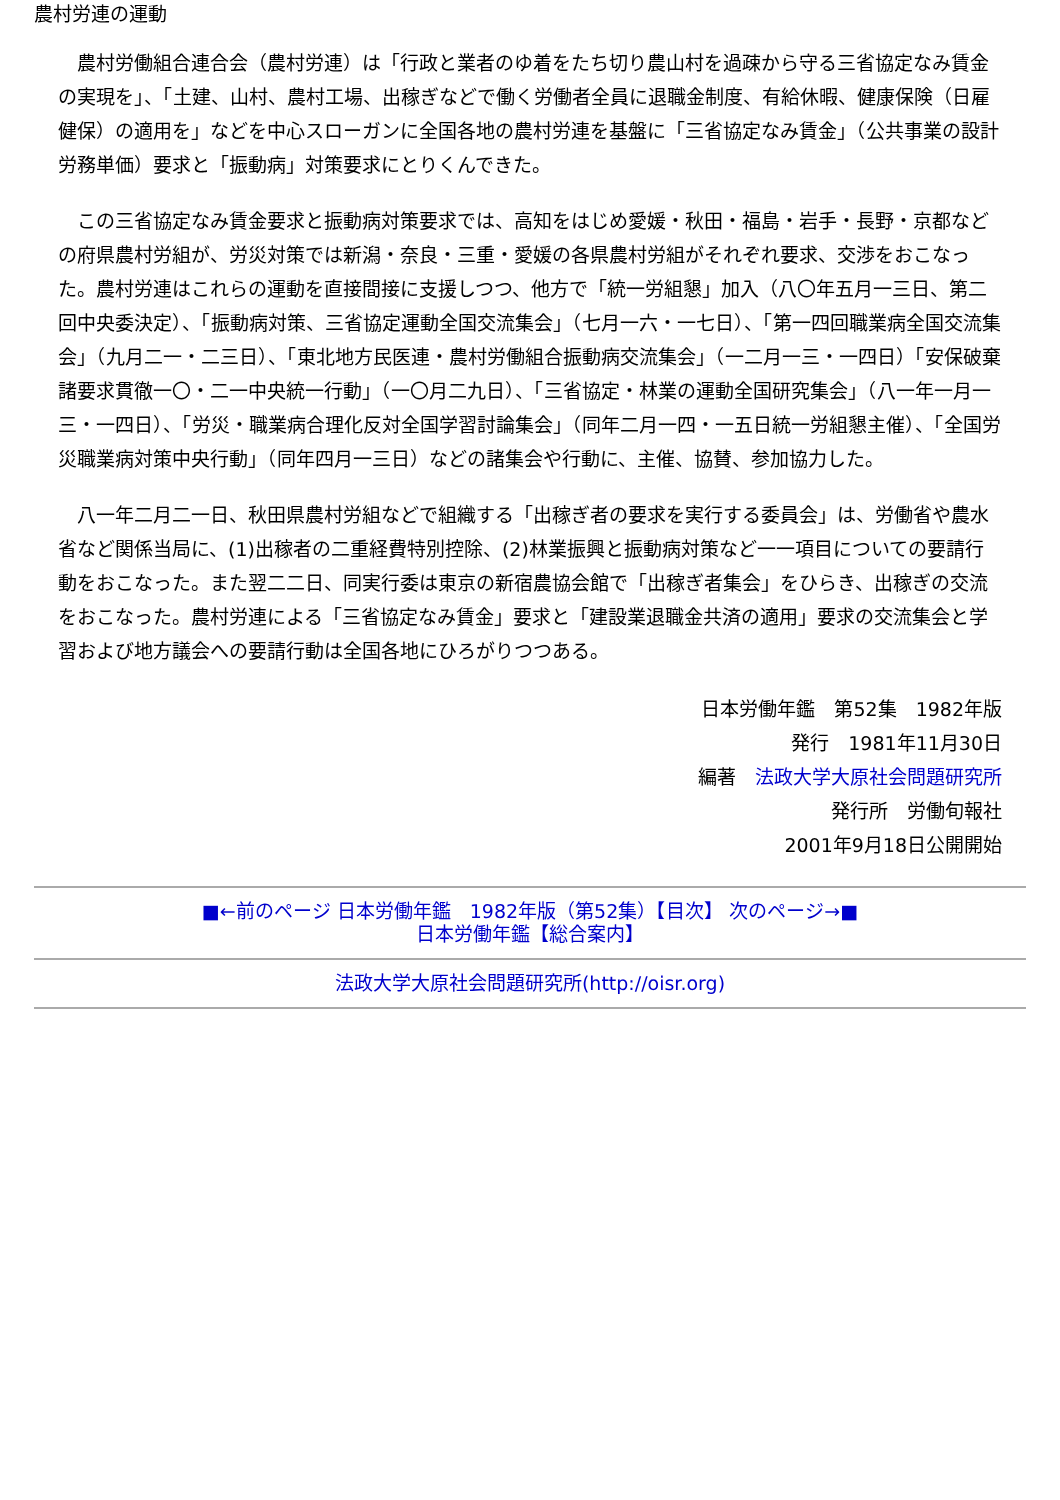農村労連の運動
農村労働組合連合会（農村労連）は「行政と業者のゆ着をたち切り農山村を過疎から守る三省協定なみ賃金の実現を」、「土建、山村、農村工場、出稼ぎなどで働く労働者全員に退職金制度、有給休暇、健康保険（日雇健保）の適用を」などを中心スローガンに全国各地の農村労連を基盤に「三省協定なみ賃金」（公共事業の設計労務単価）要求と「振動病」対策要求にとりくんできた。
この三省協定なみ賃金要求と振動病対策要求では、高知をはじめ愛媛・秋田・福島・岩手・長野・京都などの府県農村労組が、労災対策では新潟・奈良・三重・愛媛の各県農村労組がそれぞれ要求、交渉をおこなった。農村労連はこれらの運動を直接間接に支援しつつ、他方で「統一労組懇」加入（八〇年五月一三日、第二回中央委決定）、「振動病対策、三省協定運動全国交流集会」（七月一六・一七日）、「第一四回職業病全国交流集会」（九月二一・二三日）、「東北地方民医連・農村労働組合振動病交流集会」（一二月一三・一四日）「安保破棄諸要求貫徹一〇・二一中央統一行動」（一〇月二九日）、「三省協定・林業の運動全国研究集会」（八一年一月一三・一四日）、「労災・職業病合理化反対全国学習討論集会」（同年二月一四・一五日統一労組懇主催）、「全国労災職業病対策中央行動」（同年四月一三日）などの諸集会や行動に、主催、協賛、参加協力した。
八一年二月二一日、秋田県農村労組などで組織する「出稼ぎ者の要求を実行する委員会」は、労働省や農水省など関係当局に、(1)出稼者の二重経費特別控除、(2)林業振興と振動病対策など一一項目についての要請行動をおこなった。また翌二二日、同実行委は東京の新宿農協会館で「出稼ぎ者集会」をひらき、出稼ぎの交流をおこなった。農村労連による「三省協定なみ賃金」要求と「建設業退職金共済の適用」要求の交流集会と学習および地方議会への要請行動は全国各地にひろがりつつある。
日本労働年鑑　第52集　1982年版
発行　1981年11月30日
編著　法政大学大原社会問題研究所
発行所　労働旬報社
2001年9月18日公開開始
■←前のページ 日本労働年鑑　1982年版（第52集）【目次】 次のページ→■
日本労働年鑑【総合案内】
法政大学大原社会問題研究所(http://oisr.org)